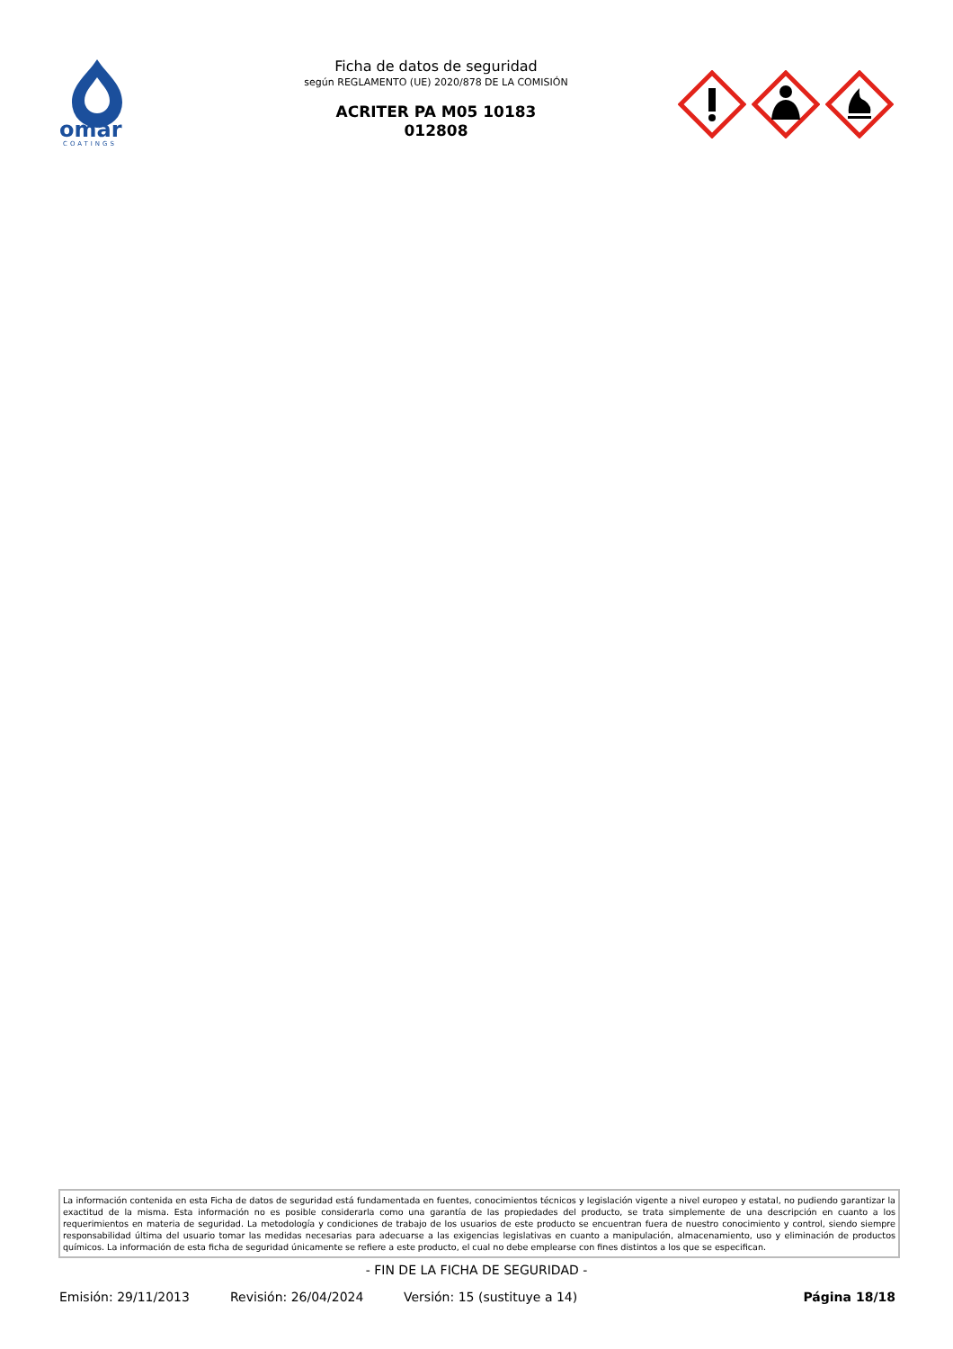omar
COATINGS
Ficha de datos de seguridad
según REGLAMENTO (UE) 2020/878 DE LA COMISIÓN
ACRITER PA M05 10183
012808
La información contenida en esta Ficha de datos de seguridad está fundamentada en fuentes, conocimientos técnicos y legislación vigente a nivel europeo y estatal, no pudiendo garantizar la exactitud de la misma. Esta información no es posible considerarla como una garantía de las propiedades del producto, se trata simplemente de una descripción en cuanto a los requerimientos en materia de seguridad. La metodología y condiciones de trabajo de los usuarios de este producto se encuentran fuera de nuestro conocimiento y control, siendo siempre responsabilidad última del usuario tomar las medidas necesarias para adecuarse a las exigencias legislativas en cuanto a manipulación, almacenamiento, uso y eliminación de productos químicos. La información de esta ficha de seguridad únicamente se refiere a este producto, el cual no debe emplearse con fines distintos a los que se especifican.
- FIN DE LA FICHA DE SEGURIDAD -
Emisión: 29/11/2013 Revisión: 26/04/2024 Versión: 15 (sustituye a 14) Página 18/18